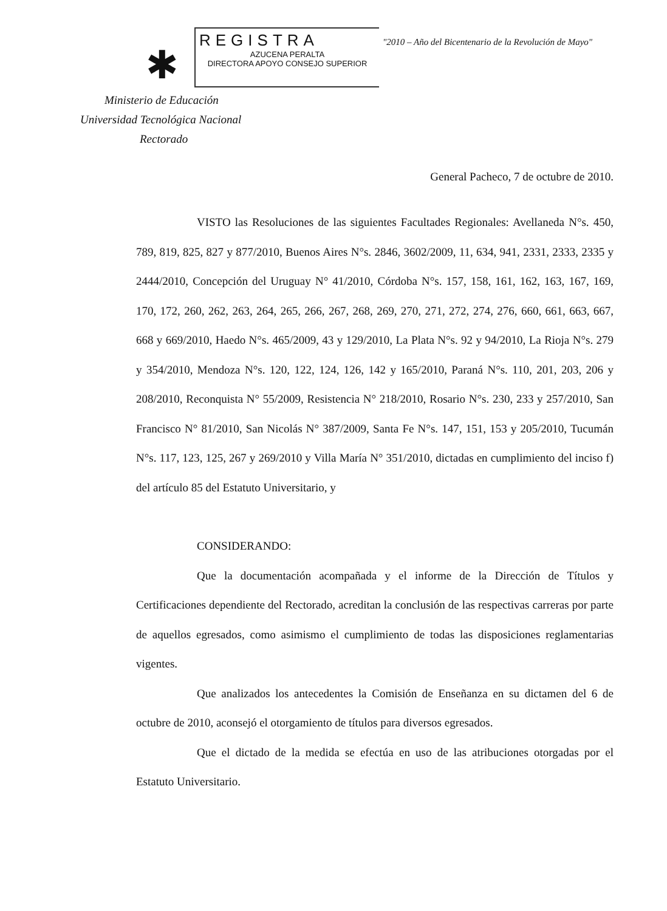✱
REGISTRA
AZUCENA PERALTA
DIRECTORA APOYO CONSEJO SUPERIOR
"2010 – Año del Bicentenario de la Revolución de Mayo"
Ministerio de Educación
Universidad Tecnológica Nacional
Rectorado
General Pacheco, 7 de octubre de 2010.
VISTO las Resoluciones de las siguientes Facultades Regionales: Avellaneda N°s. 450, 789, 819, 825, 827 y 877/2010, Buenos Aires N°s. 2846, 3602/2009, 11, 634, 941, 2331, 2333, 2335 y 2444/2010, Concepción del Uruguay N° 41/2010, Córdoba N°s. 157, 158, 161, 162, 163, 167, 169, 170, 172, 260, 262, 263, 264, 265, 266, 267, 268, 269, 270, 271, 272, 274, 276, 660, 661, 663, 667, 668 y 669/2010, Haedo N°s. 465/2009, 43 y 129/2010, La Plata N°s. 92 y 94/2010, La Rioja N°s. 279 y 354/2010, Mendoza N°s. 120, 122, 124, 126, 142 y 165/2010, Paraná N°s. 110, 201, 203, 206 y 208/2010, Reconquista N° 55/2009, Resistencia N° 218/2010, Rosario N°s. 230, 233 y 257/2010, San Francisco N° 81/2010, San Nicolás N° 387/2009, Santa Fe N°s. 147, 151, 153 y 205/2010, Tucumán N°s. 117, 123, 125, 267 y 269/2010 y Villa María N° 351/2010, dictadas en cumplimiento del inciso f) del artículo 85 del Estatuto Universitario, y
CONSIDERANDO:
Que la documentación acompañada y el informe de la Dirección de Títulos y Certificaciones dependiente del Rectorado, acreditan la conclusión de las respectivas carreras por parte de aquellos egresados, como asimismo el cumplimiento de todas las disposiciones reglamentarias vigentes.
Que analizados los antecedentes la Comisión de Enseñanza en su dictamen del 6 de octubre de 2010, aconsejó el otorgamiento de títulos para diversos egresados.
Que el dictado de la medida se efectúa en uso de las atribuciones otorgadas por el Estatuto Universitario.